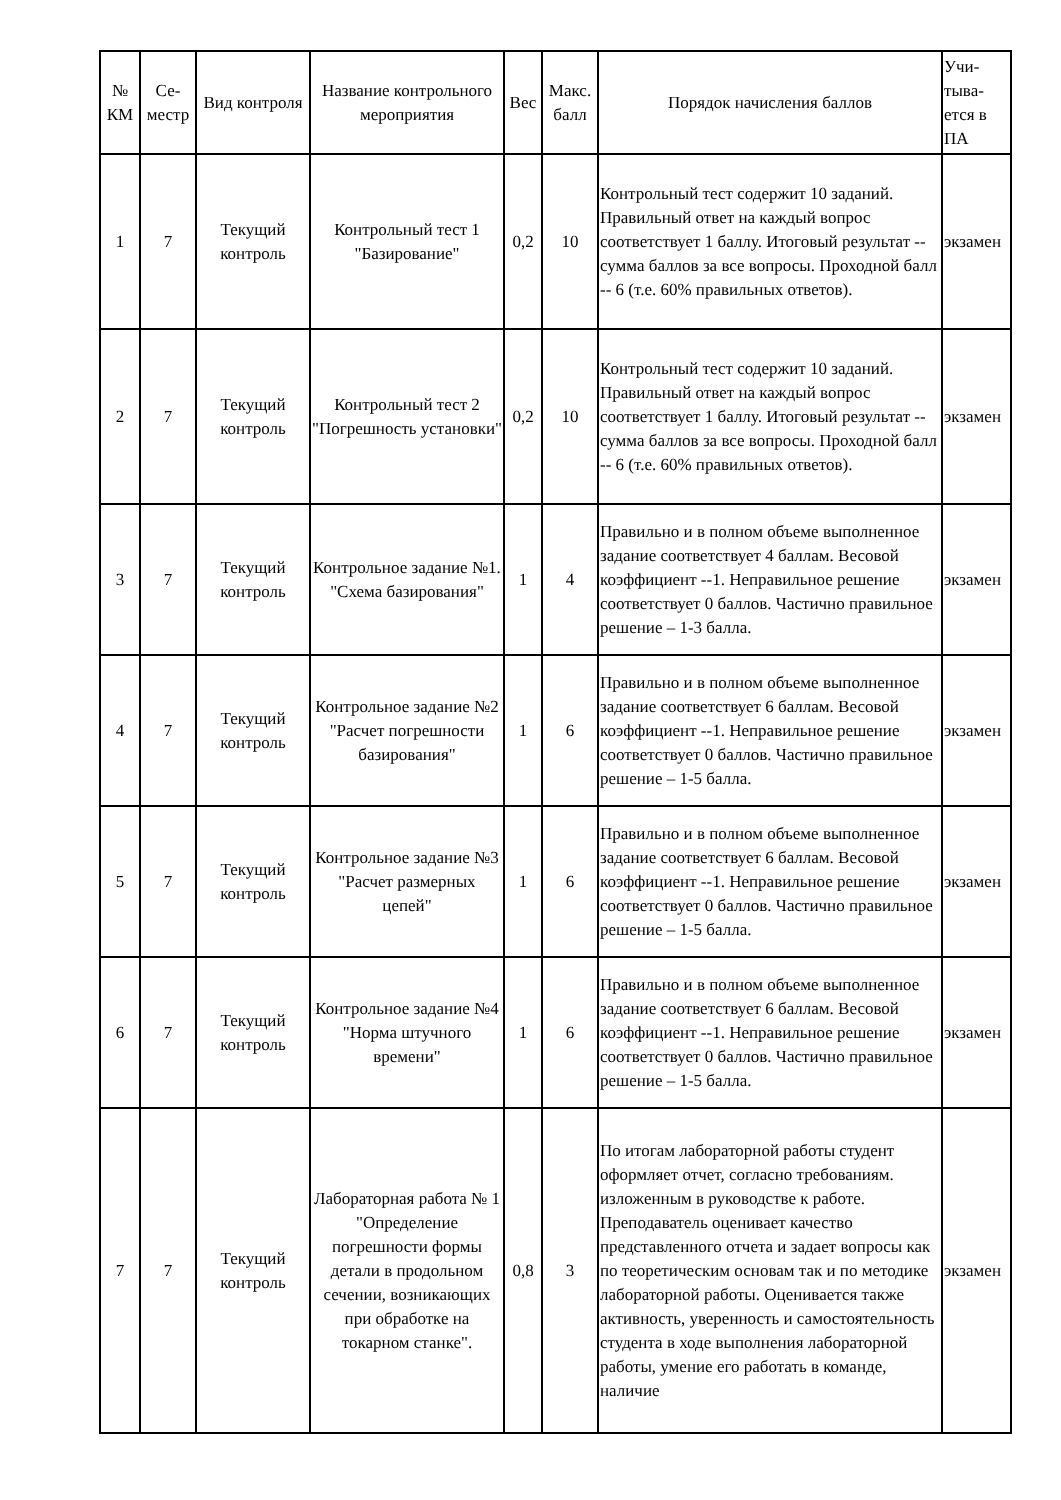| № КМ | Се-местр | Вид контроля | Название контрольного мероприятия | Вес | Макс. балл | Порядок начисления баллов | Учи-тыва-ется в ПА |
| --- | --- | --- | --- | --- | --- | --- | --- |
| 1 | 7 | Текущий контроль | Контрольный тест 1 "Базирование" | 0,2 | 10 | Контрольный тест содержит 10 заданий. Правильный ответ на каждый вопрос соответствует 1 баллу. Итоговый результат -- сумма баллов за все вопросы. Проходной балл -- 6 (т.е. 60% правильных ответов). | экзамен |
| 2 | 7 | Текущий контроль | Контрольный тест 2 "Погрешность установки" | 0,2 | 10 | Контрольный тест содержит 10 заданий. Правильный ответ на каждый вопрос соответствует 1 баллу. Итоговый результат -- сумма баллов за все вопросы. Проходной балл -- 6 (т.е. 60% правильных ответов). | экзамен |
| 3 | 7 | Текущий контроль | Контрольное задание №1. "Схема базирования" | 1 | 4 | Правильно и в полном объеме выполненное задание соответствует 4 баллам. Весовой коэффициент --1. Неправильное решение соответствует 0 баллов. Частично правильное решение – 1-3 балла. | экзамен |
| 4 | 7 | Текущий контроль | Контрольное задание №2 "Расчет погрешности базирования" | 1 | 6 | Правильно и в полном объеме выполненное задание соответствует 6 баллам. Весовой коэффициент --1. Неправильное решение соответствует 0 баллов. Частично правильное решение – 1-5 балла. | экзамен |
| 5 | 7 | Текущий контроль | Контрольное задание №3 "Расчет размерных цепей" | 1 | 6 | Правильно и в полном объеме выполненное задание соответствует 6 баллам. Весовой коэффициент --1. Неправильное решение соответствует 0 баллов. Частично правильное решение – 1-5 балла. | экзамен |
| 6 | 7 | Текущий контроль | Контрольное задание №4 "Норма штучного времени" | 1 | 6 | Правильно и в полном объеме выполненное задание соответствует 6 баллам. Весовой коэффициент --1. Неправильное решение соответствует 0 баллов. Частично правильное решение – 1-5 балла. | экзамен |
| 7 | 7 | Текущий контроль | Лабораторная работа № 1 "Определение погрешности формы детали в продольном сечении, возникающих при обработке на токарном станке". | 0,8 | 3 | По итогам лабораторной работы студент оформляет отчет, согласно требованиям. изложенным в руководстве к работе. Преподаватель оценивает качество представленного отчета и задает вопросы как по теоретическим основам так и по методике лабораторной работы. Оценивается также активность, уверенность и самостоятельность студента в ходе выполнения лабораторной работы, умение его работать в команде, наличие | экзамен |